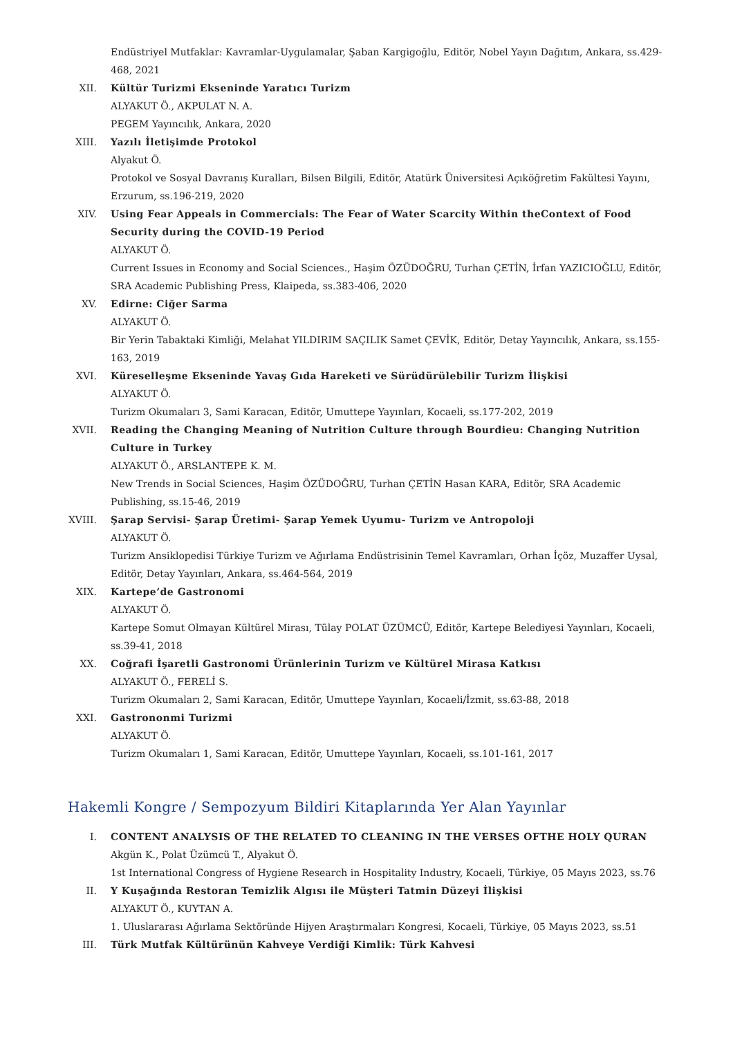Endüstriyel Mutfaklar: Kavramlar-Uygulamalar, Şaban Kargigoğlu, Editör, Nobel Yayın Dağıtım, Ankara, ss.429-468, 2021
XII. Kültür Turizmi Ekseninde Yaratıcı Turizm
ALYAKUT Ö., AKPULAT N. A.
PEGEM Yayıncılık, Ankara, 2020
XIII. Yazılı İletişimde Protokol
Alyakut Ö.
Protokol ve Sosyal Davranış Kuralları, Bilsen Bilgili, Editör, Atatürk Üniversitesi Açıköğretim Fakültesi Yayını, Erzurum, ss.196-219, 2020
XIV. Using Fear Appeals in Commercials: The Fear of Water Scarcity Within theContext of Food Security during the COVID-19 Period
ALYAKUT Ö.
Current Issues in Economy and Social Sciences., Haşim ÖZÜDOĞRU, Turhan ÇETİN, İrfan YAZICIOĞLU, Editör, SRA Academic Publishing Press, Klaipeda, ss.383-406, 2020
XV. Edirne: Ciğer Sarma
ALYAKUT Ö.
Bir Yerin Tabaktaki Kimliği, Melahat YILDIRIM SAÇILIK Samet ÇEVİK, Editör, Detay Yayıncılık, Ankara, ss.155-163, 2019
XVI. Küreselleşme Ekseninde Yavaş Gıda Hareketi ve Sürüdürülebilir Turizm İlişkisi
ALYAKUT Ö.
Turizm Okumaları 3, Sami Karacan, Editör, Umuttepe Yayınları, Kocaeli, ss.177-202, 2019
XVII. Reading the Changing Meaning of Nutrition Culture through Bourdieu: Changing Nutrition Culture in Turkey
ALYAKUT Ö., ARSLANTEPE K. M.
New Trends in Social Sciences, Haşim ÖZÜDOĞRU, Turhan ÇETİN Hasan KARA, Editör, SRA Academic Publishing, ss.15-46, 2019
XVIII. Şarap Servisi- Şarap Üretimi- Şarap Yemek Uyumu- Turizm ve Antropoloji
ALYAKUT Ö.
Turizm Ansiklopedisi Türkiye Turizm ve Ağırlama Endüstrisinin Temel Kavramları, Orhan İçöz, Muzaffer Uysal, Editör, Detay Yayınları, Ankara, ss.464-564, 2019
XIX. Kartepe’de Gastronomi
ALYAKUT Ö.
Kartepe Somut Olmayan Kültürel Mirası, Tülay POLAT ÜZÜMCÜ, Editör, Kartepe Belediyesi Yayınları, Kocaeli, ss.39-41, 2018
XX. Coğrafi İşaretli Gastronomi Ürünlerinin Turizm ve Kültürel Mirasa Katkısı
ALYAKUT Ö., FERELİ S.
Turizm Okumaları 2, Sami Karacan, Editör, Umuttepe Yayınları, Kocaeli/İzmit, ss.63-88, 2018
XXI. Gastrononmi Turizmi
ALYAKUT Ö.
Turizm Okumaları 1, Sami Karacan, Editör, Umuttepe Yayınları, Kocaeli, ss.101-161, 2017
Hakemli Kongre / Sempozyum Bildiri Kitaplarında Yer Alan Yayınlar
I. CONTENT ANALYSIS OF THE RELATED TO CLEANING IN THE VERSES OFTHE HOLY QURAN
Akgün K., Polat Üzümcü T., Alyakut Ö.
1st International Congress of Hygiene Research in Hospitality Industry, Kocaeli, Türkiye, 05 Mayıs 2023, ss.76
II. Y Kuşağında Restoran Temizlik Algısı ile Müşteri Tatmin Düzeyi İlişkisi
ALYAKUT Ö., KUYTAN A.
1. Uluslararası Ağırlama Sektöründe Hijyen Araştırmaları Kongresi, Kocaeli, Türkiye, 05 Mayıs 2023, ss.51
III. Türk Mutfak Kültürünün Kahveye Verdiği Kimlik: Türk Kahvesi